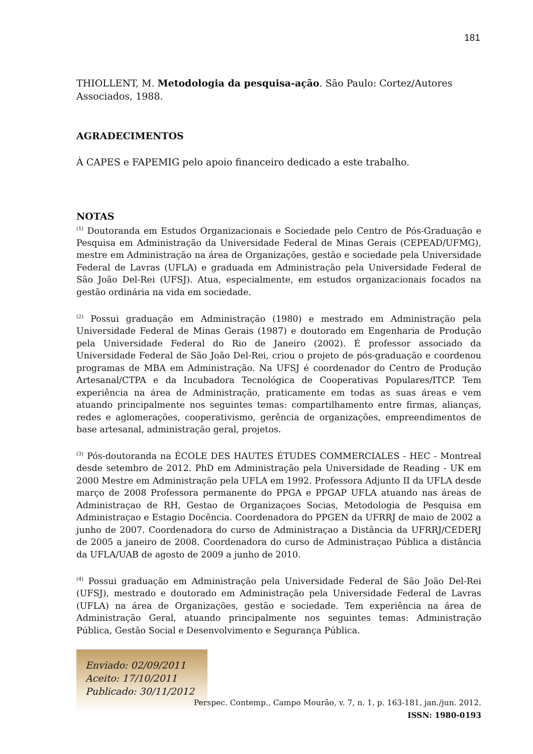181
THIOLLENT, M. Metodologia da pesquisa-ação. São Paulo: Cortez/Autores Associados, 1988.
AGRADECIMENTOS
À CAPES e FAPEMIG pelo apoio financeiro dedicado a este trabalho.
NOTAS
<sup>(1)</sup> Doutoranda em Estudos Organizacionais e Sociedade pelo Centro de Pós-Graduação e Pesquisa em Administração da Universidade Federal de Minas Gerais (CEPEAD/UFMG), mestre em Administração na área de Organizações, gestão e sociedade pela Universidade Federal de Lavras (UFLA) e graduada em Administração pela Universidade Federal de São João Del-Rei (UFSJ). Atua, especialmente, em estudos organizacionais focados na gestão ordinária na vida em sociedade.
<sup>(2)</sup> Possui graduação em Administração (1980) e mestrado em Administração pela Universidade Federal de Minas Gerais (1987) e doutorado em Engenharia de Produção pela Universidade Federal do Rio de Janeiro (2002). É professor associado da Universidade Federal de São João Del-Rei, criou o projeto de pós-graduação e coordenou programas de MBA em Administração. Na UFSJ é coordenador do Centro de Produção Artesanal/CTPA e da Incubadora Tecnológica de Cooperativas Populares/ITCP. Tem experiência na área de Administração, praticamente em todas as suas áreas e vem atuando principalmente nos seguintes temas: compartilhamento entre firmas, alianças, redes e aglomerações, cooperativismo, gerência de organizações, empreendimentos de base artesanal, administração geral, projetos.
<sup>(3)</sup> Pós-doutoranda na ÉCOLE DES HAUTES ÉTUDES COMMERCIALES - HEC - Montreal desde setembro de 2012. PhD em Administração pela Universidade de Reading - UK em 2000 Mestre em Administração pela UFLA em 1992. Professora Adjunto II da UFLA desde março de 2008 Professora permanente do PPGA e PPGAP UFLA atuando nas áreas de Administraçao de RH, Gestao de Organizaçoes Socias, Metodologia de Pesquisa em Administraçao e Estagio Docência. Coordenadora do PPGEN da UFRRJ de maio de 2002 a junho de 2007. Coordenadora do curso de Administraçao a Distância da UFRRJ/CEDERJ de 2005 a janeiro de 2008. Coordenadora do curso de Administraçao Pública a distância da UFLA/UAB de agosto de 2009 a junho de 2010.
<sup>(4)</sup> Possui graduação em Administração pela Universidade Federal de São João Del-Rei (UFSJ), mestrado e doutorado em Administração pela Universidade Federal de Lavras (UFLA) na área de Organizações, gestão e sociedade. Tem experiência na área de Administração Geral, atuando principalmente nos seguintes temas: Administração Pública, Gestão Social e Desenvolvimento e Segurança Pública.
Enviado: 02/09/2011
Aceito: 17/10/2011
Publicado: 30/11/2012
Perspec. Contemp., Campo Mourão, v. 7, n. 1, p. 163-181, jan./jun. 2012.
ISSN: 1980-0193